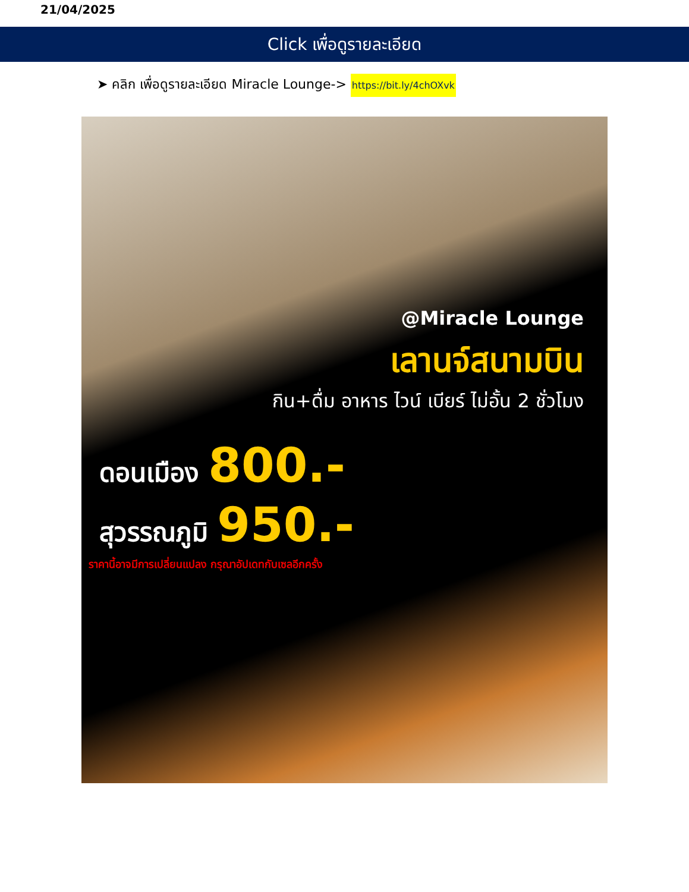21/04/2025
Click เพื่อดูรายละเอียด
➤ คลิก เพื่อดูรายละเอียด Miracle Lounge-> https://bit.ly/4chOXvk
@Miracle Lounge
เลานจ์สนามบิน
กิน+ดื่ม อาหาร ไวน์ เบียร์ ไม่อั้น 2 ชั่วโมง
ดอนเมือง 800.-
สุวรรณภูมิ 950.-
ราคานี้อาจมีการเปลี่ยนแปลง กรุณาอัปเดทกับเซลอีกครั้ง